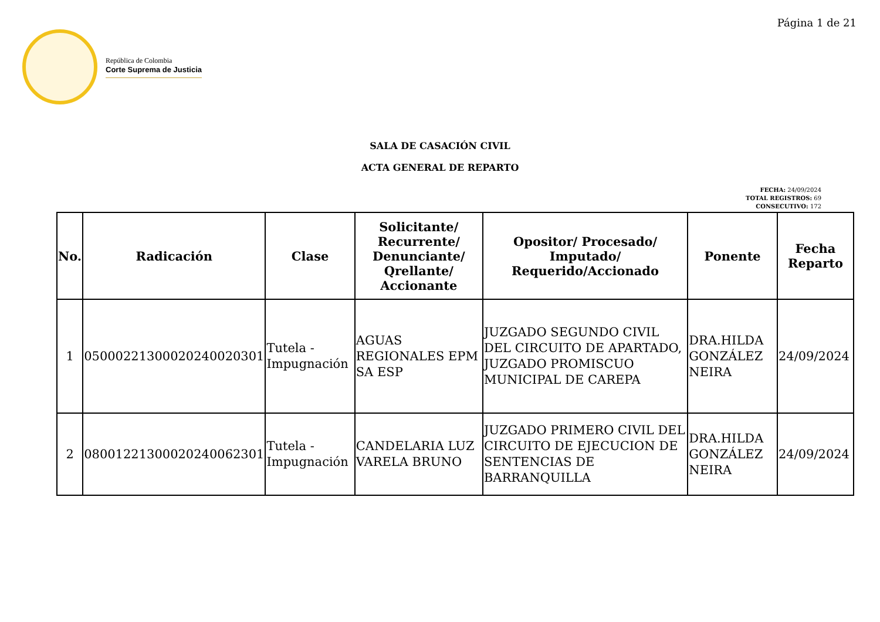Página 1 de 21
República de Colombia
Corte Suprema de Justicia
SALA DE CASACIÓN CIVIL
ACTA GENERAL DE REPARTO
FECHA: 24/09/2024
TOTAL REGISTROS: 69
CONSECUTIVO: 172
| No. | Radicación | Clase | Solicitante/ Recurrente/ Denunciante/ Qrellante/ Accionante | Opositor/ Procesado/ Imputado/ Requerido/Accionado | Ponente | Fecha Reparto |
| --- | --- | --- | --- | --- | --- | --- |
| 1 | 05000221300020240020301 | Tutela - Impugnación | AGUAS REGIONALES EPM SA ESP | JUZGADO SEGUNDO CIVIL DEL CIRCUITO DE APARTADO, JUZGADO PROMISCUO MUNICIPAL DE CAREPA | DRA.HILDA GONZÁLEZ NEIRA | 24/09/2024 |
| 2 | 08001221300020240062301 | Tutela - Impugnación | CANDELARIA LUZ VARELA BRUNO | JUZGADO PRIMERO CIVIL DEL CIRCUITO DE EJECUCION DE SENTENCIAS DE BARRANQUILLA | DRA.HILDA GONZÁLEZ NEIRA | 24/09/2024 |